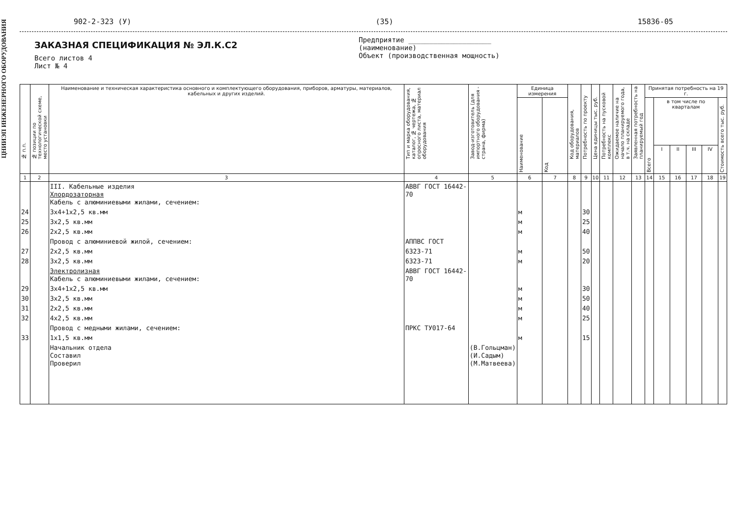ЦНИИЭП ИНЖЕНЕРНОГО ОБОРУДОВАНИЯ
902-2-323 (У) (35) 15836-05
ЗАКАЗНАЯ СПЕЦИФИКАЦИЯ № ЭЛ.К.С2
Всего листов 4
Лист № 4
Предприятие ____________________
(наименование)
Объект (производственная мощность)
| № п.п. | № позиции по технологической схеме, место установки | Наименование и техническая характеристика основного и комплектующего оборудования, приборов, арматуры, материалов, кабельных и других изделий. | Тип и марка оборудования, каталог, № чертежа, № опросного листа, материал оборудования | Завод-изготовитель (для импортного оборудования - страна, фирма) | Единица измерения | | Код оборудования, материалов | Потребность по проекту | Цена единицы тыс. руб. | Потребность на пусковой комплекс | Ожидаемое наличие на начало планируемого года, в т.ч. на складе | Заявленная потребность на планируемый год | Принятая потребность на 19 г. | | | | | |
| --- | --- | --- | --- | --- | --- | --- | --- | --- | --- | --- | --- | --- | --- | --- | --- | --- | --- | --- |
| | | | | | Наименование | Код | | | | | | | Всего | в том числе по кварталам | | | | Стоимость всего тыс. руб. |
| | | | | | | | | | | | | | | I | II | III | IV | |
| 1 | 2 | 3 | 4 | 5 | 6 | 7 | 8 | 9 | 10 | 11 | 12 | 13 | 14 | 15 | 16 | 17 | 18 | 19 |
| | | III. Кабельные изделия Хлордозаторная Кабель с алюминиевыми жилами, сечением: | АВВГ ГОСТ 16442-70 | | | | | | | | | | | | | | | |
| 24 | | 3х4+1х2,5 кв.мм | | | м | | | 30 | | | | | | | | | | |
| 25 | | 3х2,5 кв.мм | | | м | | | 25 | | | | | | | | | | |
| 26 | | 2х2,5 кв.мм | | | м | | | 40 | | | | | | | | | | |
| | | Провод с алюминиевой жилой, сечением: | АППВС ГОСТ | | | | | | | | | | | | | | | |
| 27 | | 2х2,5 кв.мм | 6323-71 | | м | | | 50 | | | | | | | | | | |
| 28 | | 3х2,5 кв.мм | 6323-71 | | м | | | 20 | | | | | | | | | | |
| | | Электролизная Кабель с алюминиевыми жилами, сечением: | АВВГ ГОСТ 16442-70 | | | | | | | | | | | | | | | |
| 29 | | 3х4+1х2,5 кв.мм | | | м | | | 30 | | | | | | | | | | |
| 30 | | 3х2,5 кв.мм | | | м | | | 50 | | | | | | | | | | |
| 31 | | 2х2,5 кв.мм | | | м | | | 40 | | | | | | | | | | |
| 32 | | 4х2,5 кв.мм | | | м | | | 25 | | | | | | | | | | |
| | | Провод с медными жилами, сечением: | ПРКС ТУ017-64 | | | | | | | | | | | | | | | |
| 33 | | 1х1,5 кв.мм | | | м | | | 15 | | | | | | | | | | |
| | | Начальник отдела Составил Проверил | | (В.Гольцман) (И.Садым) (М.Матвеева) | | | | | | | | | | | | | | |